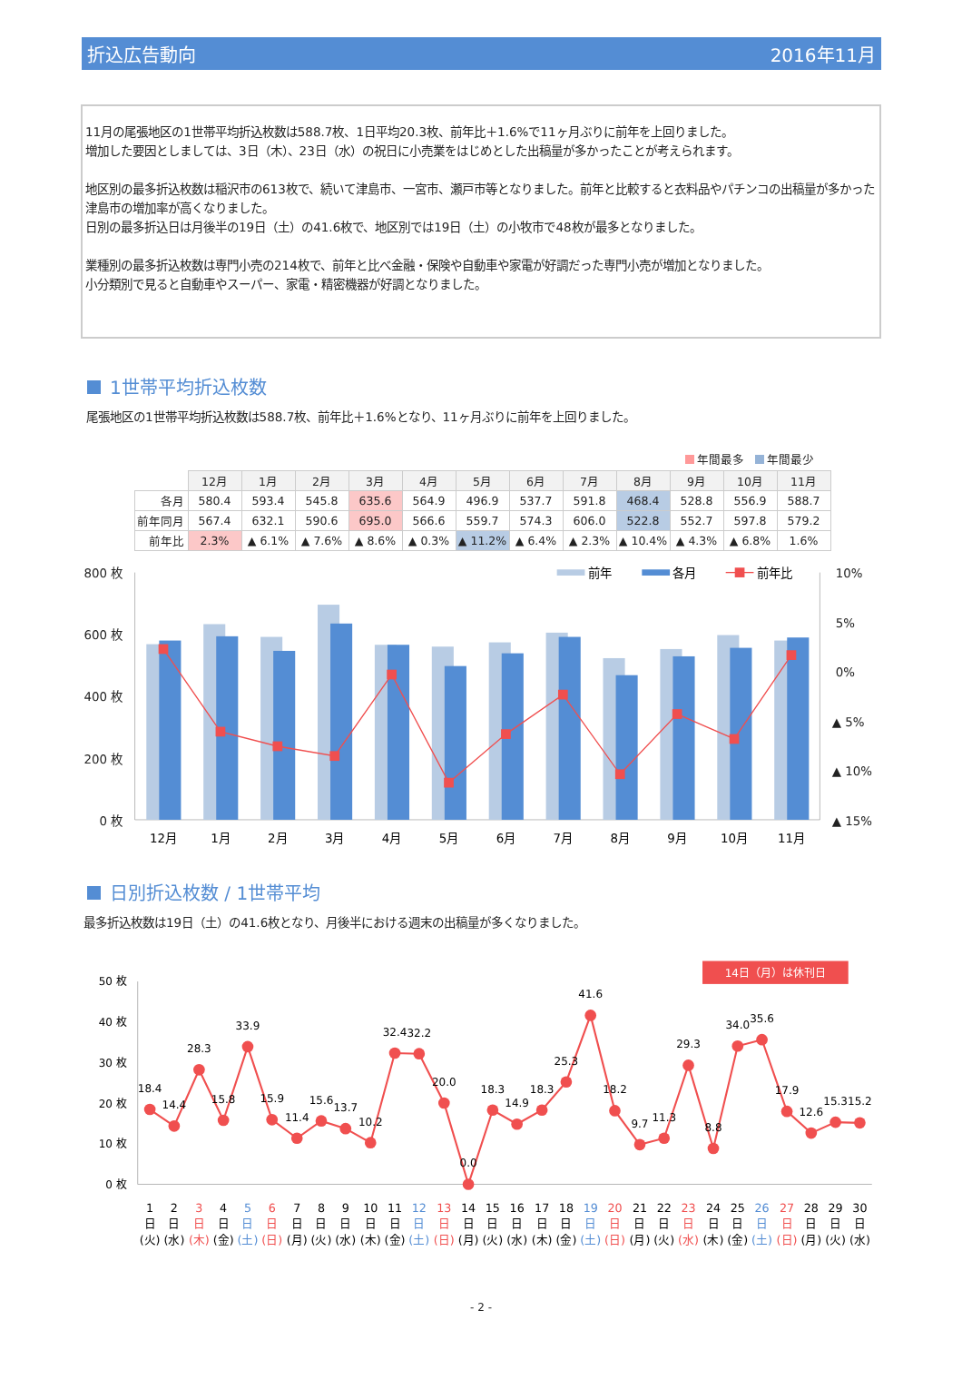折込広告動向 2016年11月
11月の尾張地区の1世帯平均折込枚数は588.7枚、1日平均20.3枚、前年比＋1.6%で11ヶ月ぶりに前年を上回りました。
増加した要因としましては、3日（木）、23日（水）の祝日に小売業をはじめとした出稿量が多かったことが考えられます。
地区別の最多折込枚数は稲沢市の613枚で、続いて津島市、一宮市、瀬戸市等となりました。前年と比較すると衣料品やパチンコの出稿量が多かった津島市の増加率が高くなりました。
日別の最多折込日は月後半の19日（土）の41.6枚で、地区別では19日（土）の小牧市で48枚が最多となりました。
業種別の最多折込枚数は専門小売の214枚で、前年と比べ金融・保険や自動車や家電が好調だった専門小売が増加となりました。
小分類別で見ると自動車やスーパー、家電・精密機器が好調となりました。
1世帯平均折込枚数
尾張地区の1世帯平均折込枚数は588.7枚、前年比＋1.6%となり、11ヶ月ぶりに前年を上回りました。
年間最多 年間最少
| | 12月 | 1月 | 2月 | 3月 | 4月 | 5月 | 6月 | 7月 | 8月 | 9月 | 10月 | 11月 |
| --- | --- | --- | --- | --- | --- | --- | --- | --- | --- | --- | --- | --- |
| 各月 | 580.4 | 593.4 | 545.8 | 635.6 | 564.9 | 496.9 | 537.7 | 591.8 | 468.4 | 528.8 | 556.9 | 588.7 |
| 前年同月 | 567.4 | 632.1 | 590.6 | 695.0 | 566.6 | 559.7 | 574.3 | 606.0 | 522.8 | 552.7 | 597.8 | 579.2 |
| 前年比 | 2.3% | ▲ 6.1% | ▲ 7.6% | ▲ 8.6% | ▲ 0.3% | ▲ 11.2% | ▲ 6.4% | ▲ 2.3% | ▲ 10.4% | ▲ 4.3% | ▲ 6.8% | 1.6% |
800 枚
600 枚
400 枚
200 枚
0 枚
10%
5%
0%
▲ 5%
▲ 10%
▲ 15%
前年
各月
前年比
12月
1月
2月
3月
4月
5月
6月
7月
8月
9月
10月
11月
日別折込枚数 / 1世帯平均
最多折込枚数は19日（土）の41.6枚となり、月後半における週末の出稿量が多くなりました。
14日（月）は休刊日
50 枚
40 枚
30 枚
20 枚
10 枚
0 枚
18.4
14.4
28.3
15.8
33.9
15.9
11.4
15.6
13.7
10.2
32.4
32.2
20.0
0.0
18.3
14.9
18.3
25.3
41.6
18.2
9.7
11.3
29.3
8.8
34.0
35.6
17.9
12.6
15.3
15.2
1 日 (火)
2 日 (水)
3 日 (木)
4 日 (金)
5 日 (土)
6 日 (日)
7 日 (月)
8 日 (火)
9 日 (水)
10 日 (木)
11 日 (金)
12 日 (土)
13 日 (日)
14 日 (月)
15 日 (火)
16 日 (水)
17 日 (木)
18 日 (金)
19 日 (土)
20 日 (日)
21 日 (月)
22 日 (火)
23 日 (水)
24 日 (木)
25 日 (金)
26 日 (土)
27 日 (日)
28 日 (月)
29 日 (火)
30 日 (水)
- 2 -